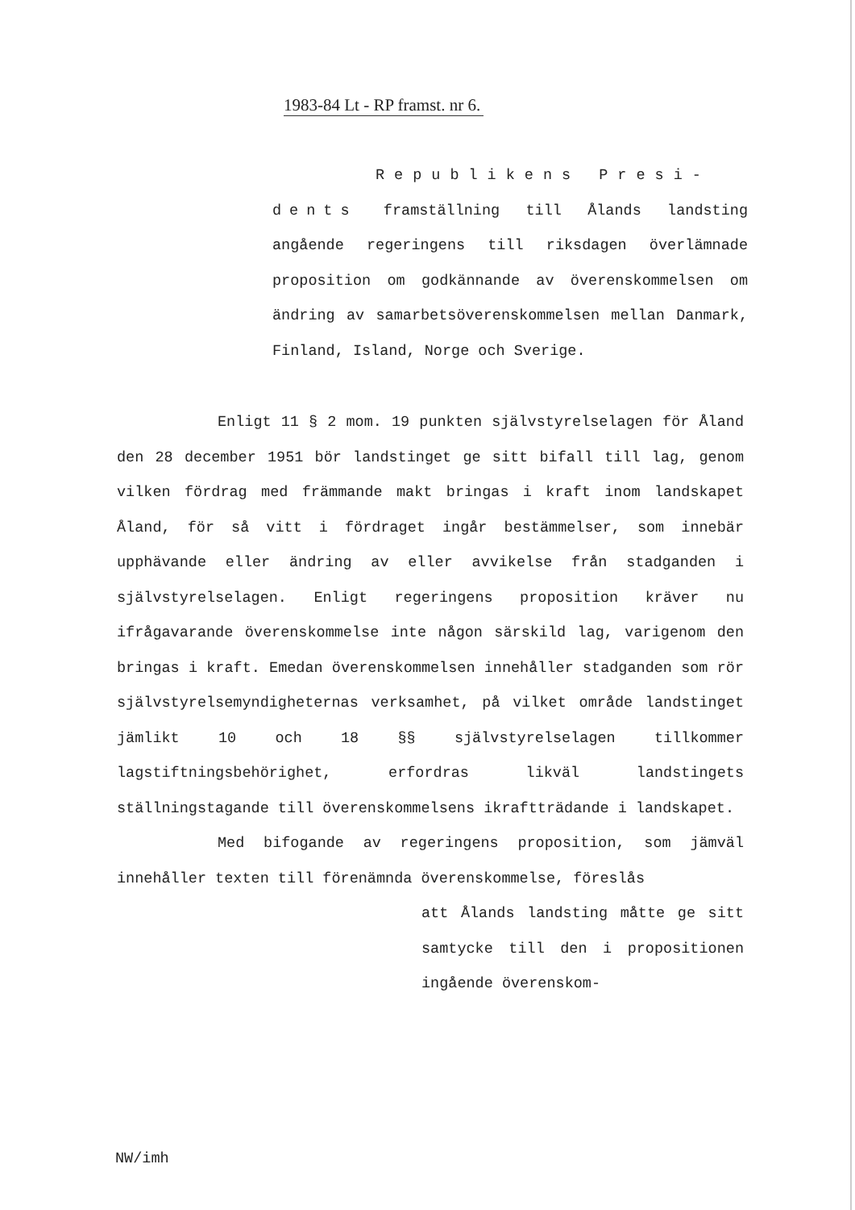1983-84 Lt - RP framst. nr 6.
Republikens Presi-
dents framställning till Ålands landsting angående regeringens till riksdagen överlämnade proposition om godkännande av överenskommelsen om ändring av samarbetsöverenskommelsen mellan Danmark, Finland, Island, Norge och Sverige.
Enligt 11 § 2 mom. 19 punkten självstyrelselagen för Åland den 28 december 1951 bör landstinget ge sitt bifall till lag, genom vilken fördrag med främmande makt bringas i kraft inom landskapet Åland, för så vitt i fördraget ingår bestämmelser, som innebär upphävande eller ändring av eller avvikelse från stadganden i självstyrelselagen. Enligt regeringens proposition kräver nu ifrågavarande överenskommelse inte någon särskild lag, varigenom den bringas i kraft. Emedan överenskommelsen innehåller stadganden som rör självstyrelsemyndigheternas verksamhet, på vilket område landstinget jämlikt 10 och 18 §§ självstyrelselagen tillkommer lagstiftningsbehörighet, erfordras likväl landstingets ställningstagande till överenskommelsens ikraftträdande i landskapet.
Med bifogande av regeringens proposition, som jämväl innehåller texten till förenämnda överenskommelse, föreslås
att Ålands landsting måtte ge sitt samtycke till den i propositionen ingående överenskom-
NW/imh